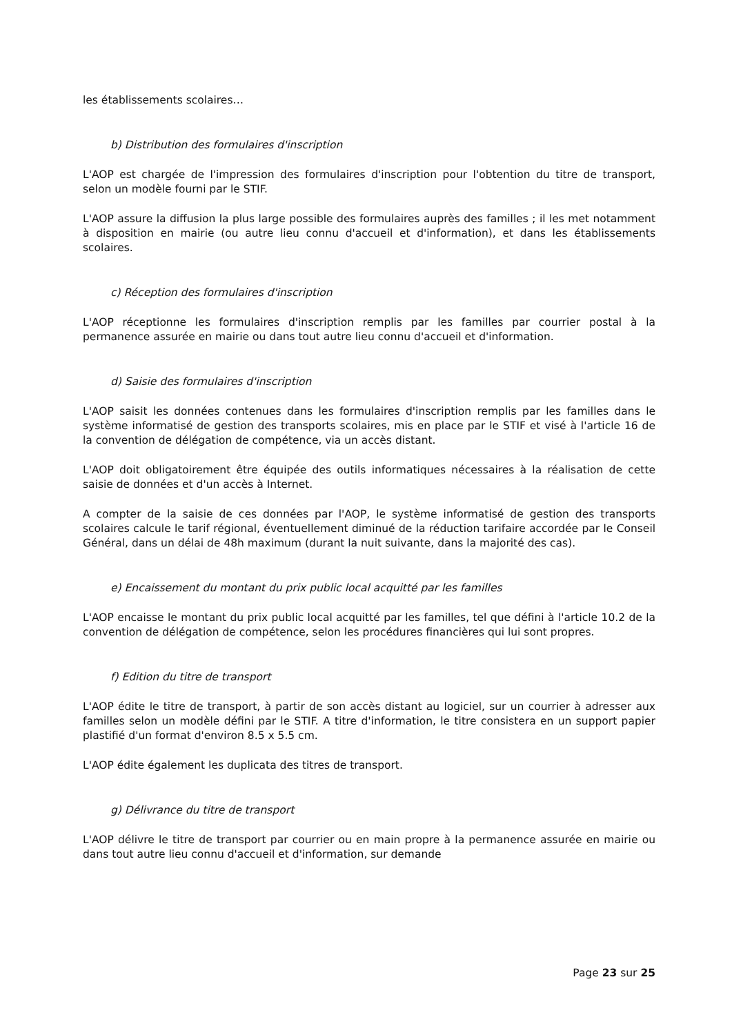les établissements scolaires…
b) Distribution des formulaires d'inscription
L'AOP est chargée de l'impression des formulaires d'inscription pour l'obtention du titre de transport, selon un modèle fourni par le STIF.
L'AOP assure la diffusion la plus large possible des formulaires auprès des familles ; il les met notamment à disposition en mairie (ou autre lieu connu d'accueil et d'information), et dans les établissements scolaires.
c) Réception des formulaires d'inscription
L'AOP réceptionne les formulaires d'inscription remplis par les familles par courrier postal à la permanence assurée en mairie ou dans tout autre lieu connu d'accueil et d'information.
d) Saisie des formulaires d'inscription
L'AOP saisit les données contenues dans les formulaires d'inscription remplis par les familles dans le système informatisé de gestion des transports scolaires, mis en place par le STIF et visé à l'article 16 de la convention de délégation de compétence, via un accès distant.
L'AOP doit obligatoirement être équipée des outils informatiques nécessaires à la réalisation de cette saisie de données et d'un accès à Internet.
A compter de la saisie de ces données par l'AOP, le système informatisé de gestion des transports scolaires calcule le tarif régional, éventuellement diminué de la réduction tarifaire accordée par le Conseil Général, dans un délai de 48h maximum (durant la nuit suivante, dans la majorité des cas).
e) Encaissement du montant du prix public local acquitté par les familles
L'AOP encaisse le montant du prix public local acquitté par les familles, tel que défini à l'article 10.2 de la convention de délégation de compétence, selon les procédures financières qui lui sont propres.
f) Edition du titre de transport
L'AOP édite le titre de transport, à partir de son accès distant au logiciel, sur un courrier à adresser aux familles selon un modèle défini par le STIF. A titre d'information, le titre consistera en un support papier plastifié d'un format d'environ 8.5 x 5.5 cm.
L'AOP édite également les duplicata des titres de transport.
g) Délivrance du titre de transport
L'AOP délivre le titre de transport par courrier ou en main propre à la permanence assurée en mairie ou dans tout autre lieu connu d'accueil et d'information, sur demande
Page 23 sur 25